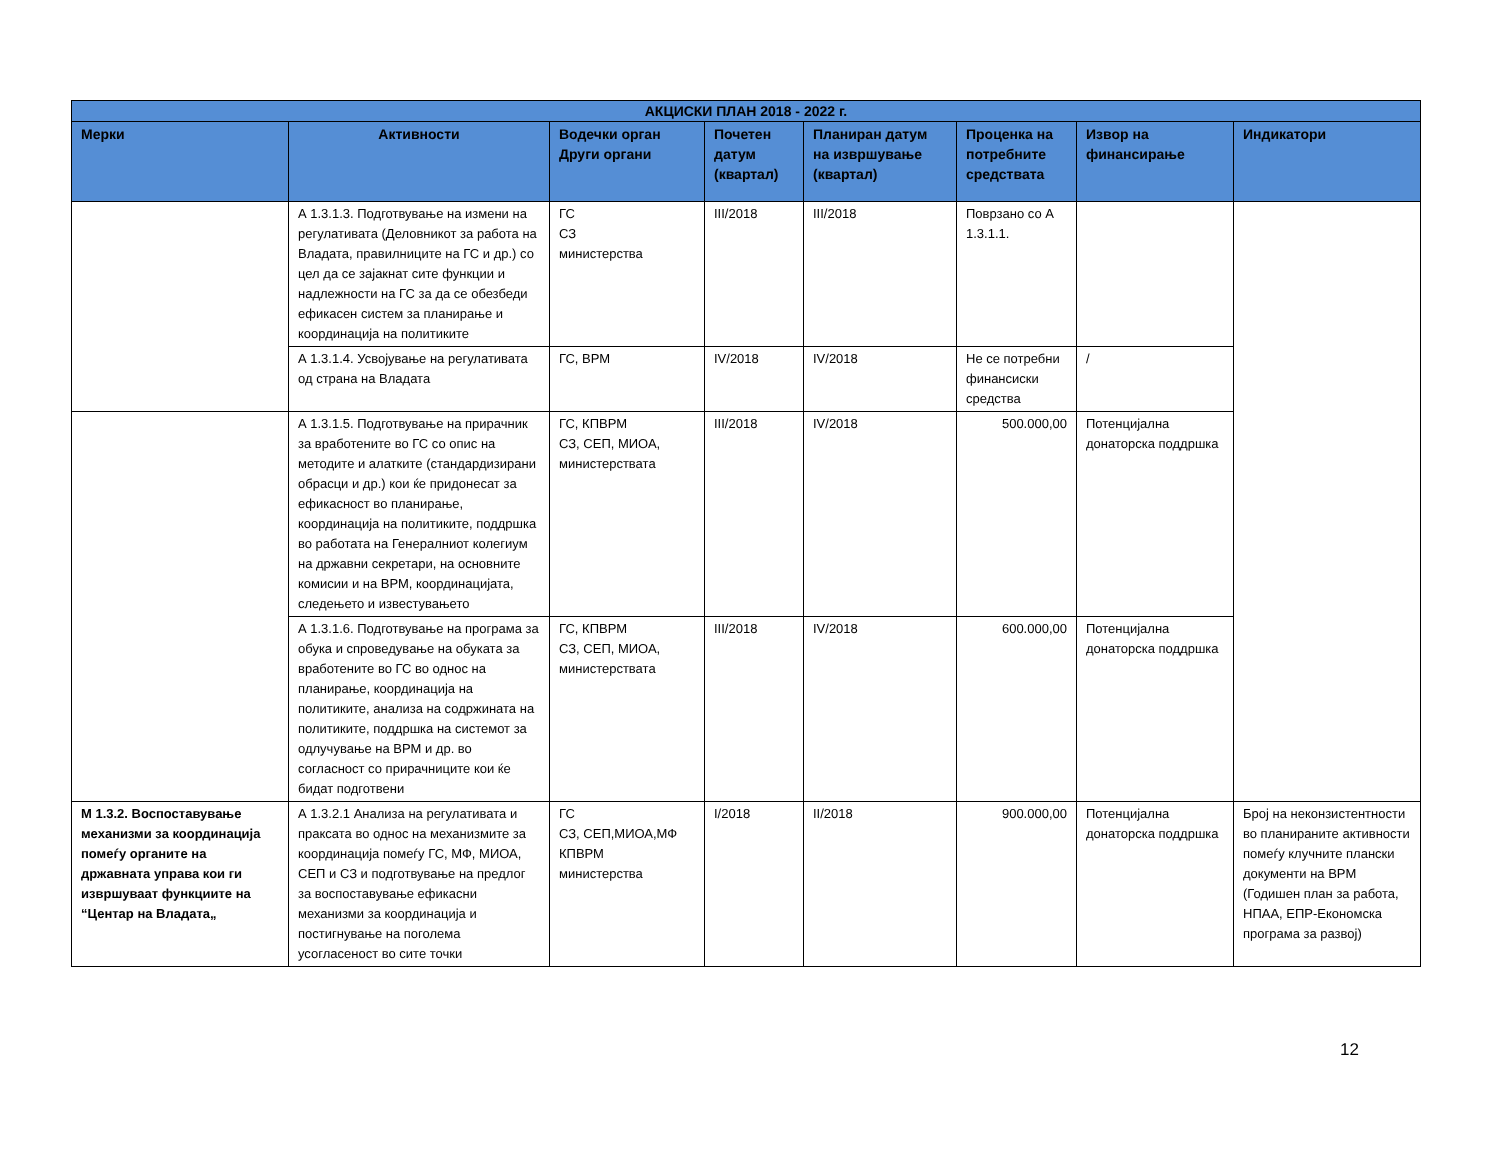| АКЦИСКИ ПЛАН 2018 - 2022 г. | | | | | | | |
| --- | --- | --- | --- | --- | --- | --- | --- |
| Мерки | Активности | Водечки орган Други органи | Почетен датум (квартал) | Планиран датум на извршување (квартал) | Проценка на потребните средствата | Извор на финансирање | Индикатори |
| | А 1.3.1.3. Подготвување на измени на регулативата (Деловникот за работа на Владата, правилниците на ГС и др.) со цел да се зајакнат сите функции и надлежности на ГС за да се обезбеди ефикасен систем за планирање и координација на политиките | ГС СЗ министерства | III/2018 | III/2018 | Поврзано со А 1.3.1.1. | | |
| | А 1.3.1.4. Усвојување на регулативата од страна на Владата | ГС, ВРМ | IV/2018 | IV/2018 | Не се потребни финансиски средства | / | |
| | А 1.3.1.5. Подготвување на прирачник за вработените во ГС со опис на методите и алатките (стандардизирани обрасци и др.) кои ќе придонесат за ефикасност во планирање, координација на политиките, поддршка во работата на Генералниот колегиум на државни секретари, на основните комисии и на ВРМ, координацијата, следењето и известувањето | ГС, КПВРМ СЗ, СЕП, МИОА, министерствата | III/2018 | IV/2018 | 500.000,00 | Потенцијална донаторска поддршка | |
| | А 1.3.1.6. Подготвување на програма за обука и спроведување на обуката за вработените во ГС во однос на планирање, координација на политиките, анализа на содржината на политиките, поддршка на системот за одлучување на ВРМ и др. во согласност со прирачниците кои ќе бидат подготвени | ГС, КПВРМ СЗ, СЕП, МИОА, министерствата | III/2018 | IV/2018 | 600.000,00 | Потенцијална донаторска поддршка | |
| М 1.3.2. Воспоставување механизми за координација помеѓу органите на државната управа кои ги извршуваат функциите на “Центар на Владата„ | А 1.3.2.1 Анализа на регулативата и праксата во однос на механизмите за координација помеѓу ГС, МФ, МИОА, СЕП и СЗ и подготвување на предлог за воспоставување ефикасни механизми за координација и постигнување на поголема усогласеност во сите точки | ГС СЗ, СЕП,МИОА,МФ КПВРМ министерства | I/2018 | II/2018 | 900.000,00 | Потенцијална донаторска поддршка | Број на неконзистентности во планираните активности помеѓу клучните плански документи на ВРМ (Годишен план за работа, НПАА, ЕПР-Економска програма за развој) |
12